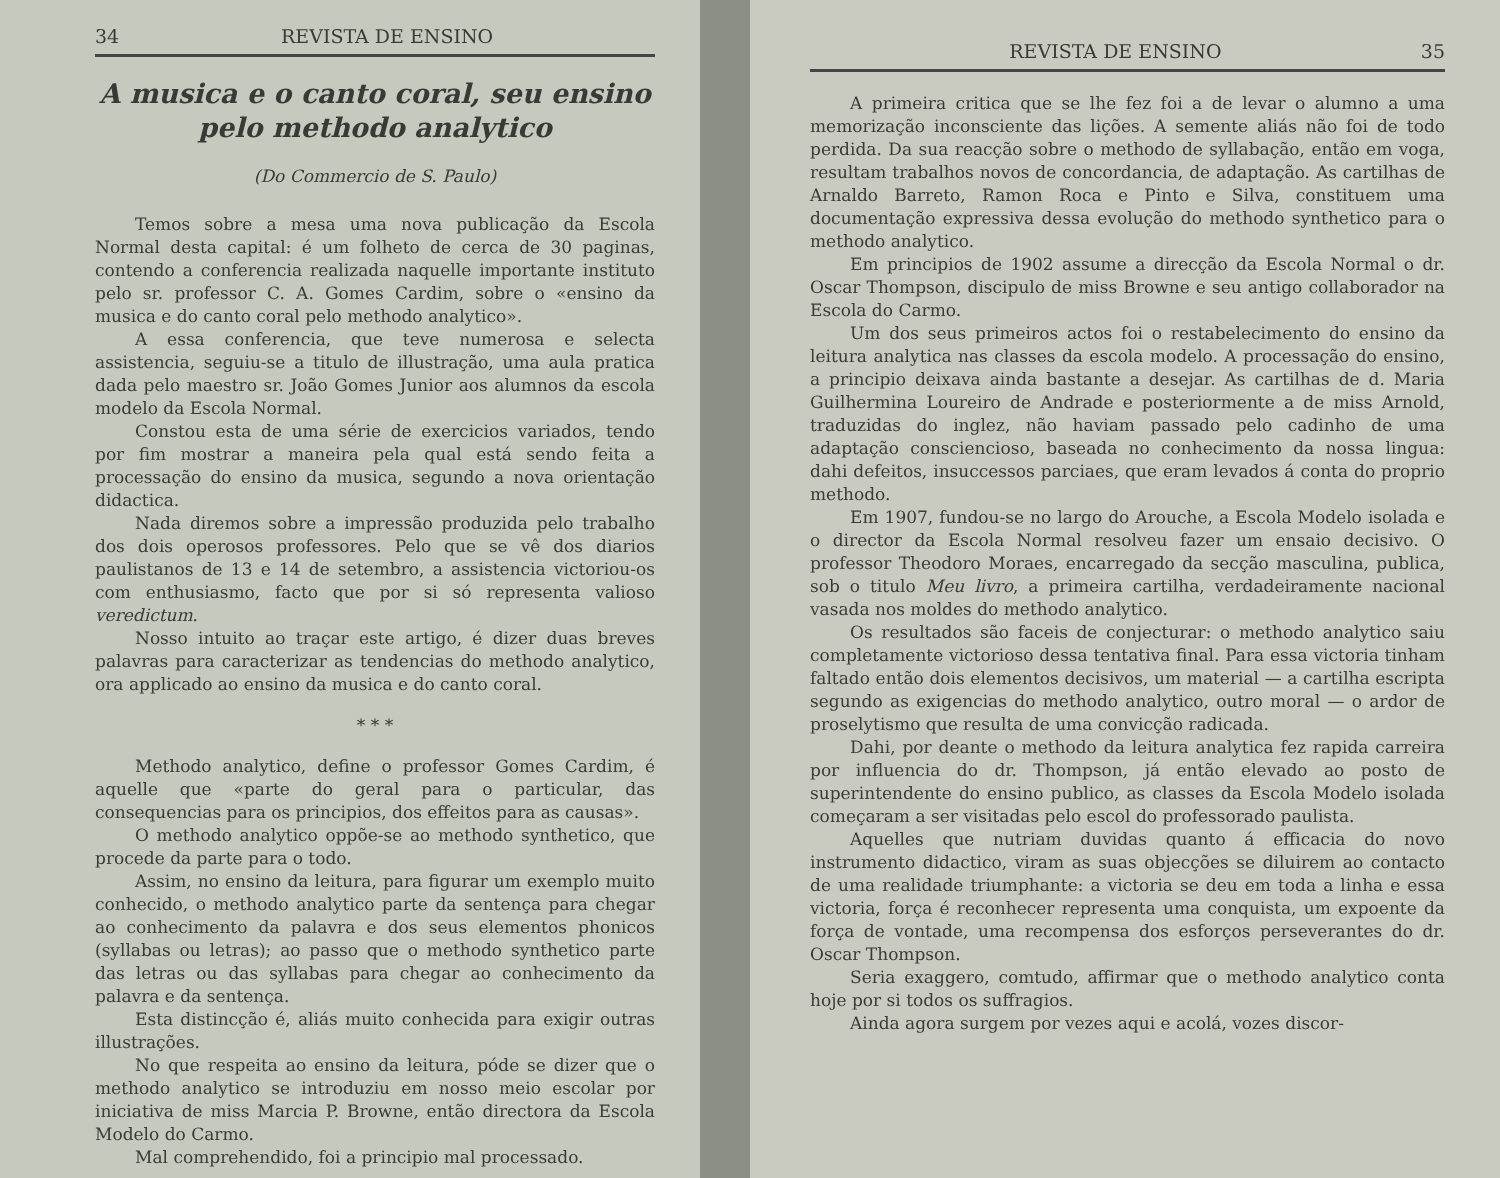34 REVISTA DE ENSINO
A musica e o canto coral, seu ensino pelo methodo analytico
(Do Commercio de S. Paulo)
Temos sobre a mesa uma nova publicação da Escola Normal desta capital: é um folheto de cerca de 30 paginas, contendo a conferencia realizada naquelle importante instituto pelo sr. professor C. A. Gomes Cardim, sobre o «ensino da musica e do canto coral pelo methodo analytico».
A essa conferencia, que teve numerosa e selecta assistencia, seguiu-se a titulo de illustração, uma aula pratica dada pelo maestro sr. João Gomes Junior aos alumnos da escola modelo da Escola Normal.
Constou esta de uma série de exercicios variados, tendo por fim mostrar a maneira pela qual está sendo feita a processação do ensino da musica, segundo a nova orientação didactica.
Nada diremos sobre a impressão produzida pelo trabalho dos dois operosos professores. Pelo que se vê dos diarios paulistanos de 13 e 14 de setembro, a assistencia victoriou-os com enthusiasmo, facto que por si só representa valioso veredictum.
Nosso intuito ao traçar este artigo, é dizer duas breves palavras para caracterizar as tendencias do methodo analytico, ora applicado ao ensino da musica e do canto coral.
* * *
Methodo analytico, define o professor Gomes Cardim, é aquelle que «parte do geral para o particular, das consequencias para os principios, dos effeitos para as causas».
O methodo analytico oppõe-se ao methodo synthetico, que procede da parte para o todo.
Assim, no ensino da leitura, para figurar um exemplo muito conhecido, o methodo analytico parte da sentença para chegar ao conhecimento da palavra e dos seus elementos phonicos (syllabas ou letras); ao passo que o methodo synthetico parte das letras ou das syllabas para chegar ao conhecimento da palavra e da sentença.
Esta distincção é, aliás muito conhecida para exigir outras illustrações.
No que respeita ao ensino da leitura, póde se dizer que o methodo analytico se introduziu em nosso meio escolar por iniciativa de miss Marcia P. Browne, então directora da Escola Modelo do Carmo.
Mal comprehendido, foi a principio mal processado.
REVISTA DE ENSINO 35
A primeira critica que se lhe fez foi a de levar o alumno a uma memorização inconsciente das lições. A semente aliás não foi de todo perdida. Da sua reacção sobre o methodo de syllabação, então em voga, resultam trabalhos novos de concordancia, de adaptação. As cartilhas de Arnaldo Barreto, Ramon Roca e Pinto e Silva, constituem uma documentação expressiva dessa evolução do methodo synthetico para o methodo analytico.
Em principios de 1902 assume a direcção da Escola Normal o dr. Oscar Thompson, discipulo de miss Browne e seu antigo collaborador na Escola do Carmo.
Um dos seus primeiros actos foi o restabelecimento do ensino da leitura analytica nas classes da escola modelo. A processação do ensino, a principio deixava ainda bastante a desejar. As cartilhas de d. Maria Guilhermina Loureiro de Andrade e posteriormente a de miss Arnold, traduzidas do inglez, não haviam passado pelo cadinho de uma adaptação consciencioso, baseada no conhecimento da nossa lingua: dahi defeitos, insuccessos parciaes, que eram levados á conta do proprio methodo.
Em 1907, fundou-se no largo do Arouche, a Escola Modelo isolada e o director da Escola Normal resolveu fazer um ensaio decisivo. O professor Theodoro Moraes, encarregado da secção masculina, publica, sob o titulo Meu livro, a primeira cartilha, verdadeiramente nacional vasada nos moldes do methodo analytico.
Os resultados são faceis de conjecturar: o methodo analytico saiu completamente victorioso dessa tentativa final. Para essa victoria tinham faltado então dois elementos decisivos, um material — a cartilha escripta segundo as exigencias do methodo analytico, outro moral — o ardor de proselytismo que resulta de uma convicção radicada.
Dahi, por deante o methodo da leitura analytica fez rapida carreira por influencia do dr. Thompson, já então elevado ao posto de superintendente do ensino publico, as classes da Escola Modelo isolada começaram a ser visitadas pelo escol do professorado paulista.
Aquelles que nutriam duvidas quanto á efficacia do novo instrumento didactico, viram as suas objecções se diluirem ao contacto de uma realidade triumphante: a victoria se deu em toda a linha e essa victoria, força é reconhecer representa uma conquista, um expoente da força de vontade, uma recompensa dos esforços perseverantes do dr. Oscar Thompson.
Seria exaggero, comtudo, affirmar que o methodo analytico conta hoje por si todos os suffragios.
Ainda agora surgem por vezes aqui e acolá, vozes discor-